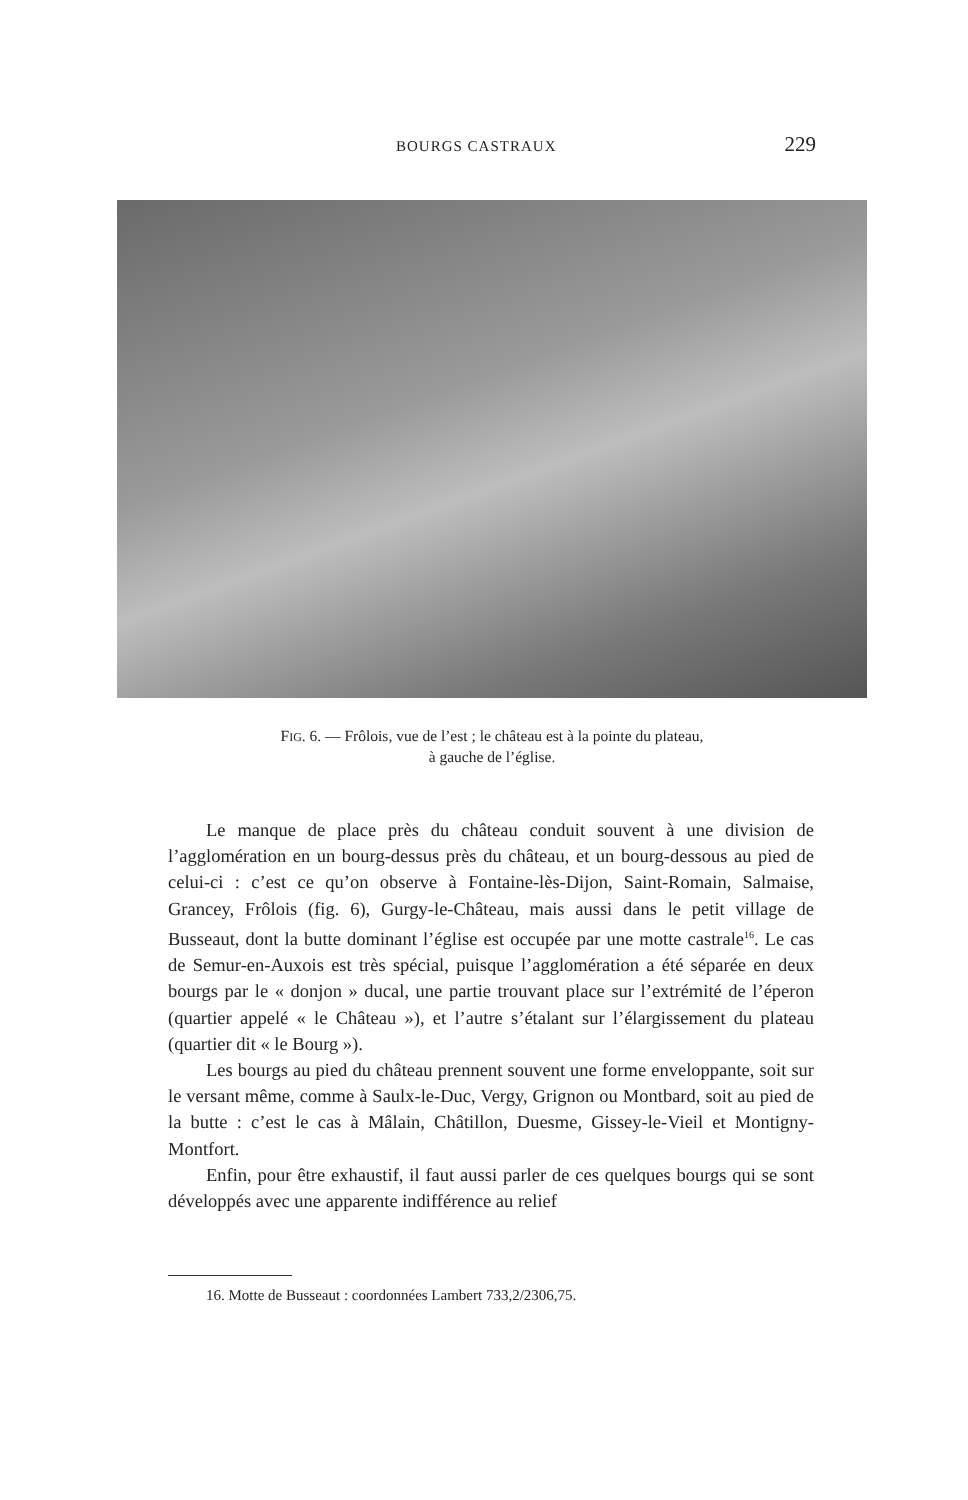BOURGS CASTRAUX 229
FIG. 6. — Frôlois, vue de l’est ; le château est à la pointe du plateau,
à gauche de l’église.
Le manque de place près du château conduit souvent à une division de l’agglomération en un bourg-dessus près du château, et un bourg-dessous au pied de celui-ci : c’est ce qu’on observe à Fontaine-lès-Dijon, Saint-Romain, Salmaise, Grancey, Frôlois (fig. 6), Gurgy-le-Château, mais aussi dans le petit village de Busseaut, dont la butte dominant l’église est occupée par une motte castrale<sup>16</sup>. Le cas de Semur-en-Auxois est très spécial, puisque l’agglomération a été séparée en deux bourgs par le « donjon » ducal, une partie trouvant place sur l’extrémité de l’éperon (quartier appelé « le Château »), et l’autre s’étalant sur l’élargissement du plateau (quartier dit « le Bourg »).
Les bourgs au pied du château prennent souvent une forme enveloppante, soit sur le versant même, comme à Saulx-le-Duc, Vergy, Grignon ou Montbard, soit au pied de la butte : c’est le cas à Mâlain, Châtillon, Duesme, Gissey-le-Vieil et Montigny-Montfort.
Enfin, pour être exhaustif, il faut aussi parler de ces quelques bourgs qui se sont développés avec une apparente indifférence au relief
16. Motte de Busseaut : coordonnées Lambert 733,2/2306,75.